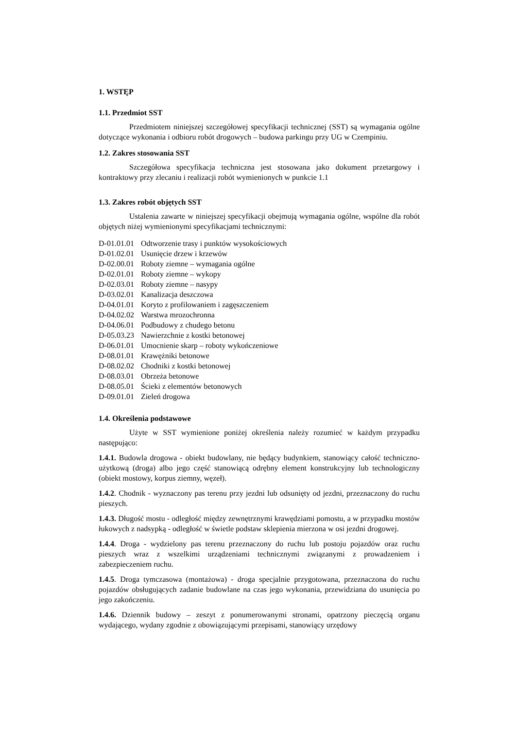1. WSTĘP
1.1. Przedmiot SST
Przedmiotem niniejszej szczegółowej specyfikacji technicznej (SST) są wymagania ogólne dotyczące wykonania i odbioru robót drogowych – budowa parkingu przy UG w Czempiniu.
1.2. Zakres stosowania SST
Szczegółowa specyfikacja techniczna jest stosowana jako dokument przetargowy i kontraktowy przy zlecaniu i realizacji robót wymienionych w punkcie 1.1
1.3. Zakres robót objętych SST
Ustalenia zawarte w niniejszej specyfikacji obejmują wymagania ogólne, wspólne dla robót objętych niżej wymienionymi specyfikacjami technicznymi:
| D-01.01.01 | Odtworzenie trasy i punktów wysokościowych |
| D-01.02.01 | Usunięcie drzew i krzewów |
| D-02.00.01 | Roboty ziemne – wymagania ogólne |
| D-02.01.01 | Roboty ziemne – wykopy |
| D-02.03.01 | Roboty ziemne – nasypy |
| D-03.02.01 | Kanalizacja deszczowa |
| D-04.01.01 | Koryto z profilowaniem i zagęszczeniem |
| D-04.02.02 | Warstwa mrozochronna |
| D-04.06.01 | Podbudowy z chudego betonu |
| D-05.03.23 | Nawierzchnie z kostki betonowej |
| D-06.01.01 | Umocnienie skarp – roboty wykończeniowe |
| D-08.01.01 | Krawężniki betonowe |
| D-08.02.02 | Chodniki z kostki betonowej |
| D-08.03.01 | Obrzeża betonowe |
| D-08.05.01 | Ścieki z elementów betonowych |
| D-09.01.01 | Zieleń drogowa |
1.4. Określenia podstawowe
Użyte w SST wymienione poniżej określenia należy rozumieć w każdym przypadku następująco:
1.4.1. Budowla drogowa - obiekt budowlany, nie będący budynkiem, stanowiący całość techniczno-użytkową (droga) albo jego część stanowiącą odrębny element konstrukcyjny lub technologiczny (obiekt mostowy, korpus ziemny, węzeł).
1.4.2. Chodnik - wyznaczony pas terenu przy jezdni lub odsunięty od jezdni, przeznaczony do ruchu pieszych.
1.4.3. Długość mostu - odległość między zewnętrznymi krawędziami pomostu, a w przypadku mostów łukowych z nadsypką - odległość w świetle podstaw sklepienia mierzona w osi jezdni drogowej.
1.4.4. Droga - wydzielony pas terenu przeznaczony do ruchu lub postoju pojazdów oraz ruchu pieszych wraz z wszelkimi urządzeniami technicznymi związanymi z prowadzeniem i zabezpieczeniem ruchu.
1.4.5. Droga tymczasowa (montażowa) - droga specjalnie przygotowana, przeznaczona do ruchu pojazdów obsługujących zadanie budowlane na czas jego wykonania, przewidziana do usunięcia po jego zakończeniu.
1.4.6. Dziennik budowy – zeszyt z ponumerowanymi stronami, opatrzony pieczęcią organu wydającego, wydany zgodnie z obowiązującymi przepisami, stanowiący urzędowy